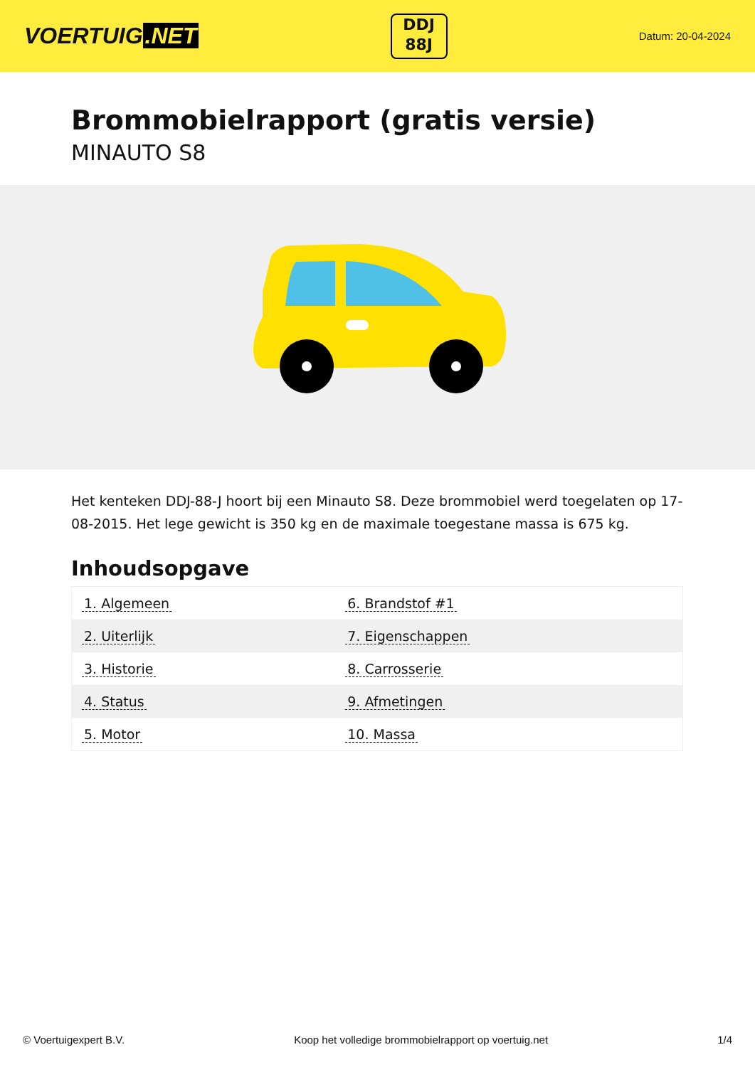VOERTUIG.NET
DDJ
88J
Datum: 20-04-2024
Brommobielrapport (gratis versie)
MINAUTO S8
Het kenteken DDJ-88-J hoort bij een Minauto S8. Deze brommobiel werd toegelaten op 17-08-2015. Het lege gewicht is 350 kg en de maximale toegestane massa is 675 kg.
Inhoudsopgave
| 1. Algemeen | 6. Brandstof #1 |
| 2. Uiterlijk | 7. Eigenschappen |
| 3. Historie | 8. Carrosserie |
| 4. Status | 9. Afmetingen |
| 5. Motor | 10. Massa |
© Voertuigexpert B.V. Koop het volledige brommobielrapport op voertuig.net 1/4